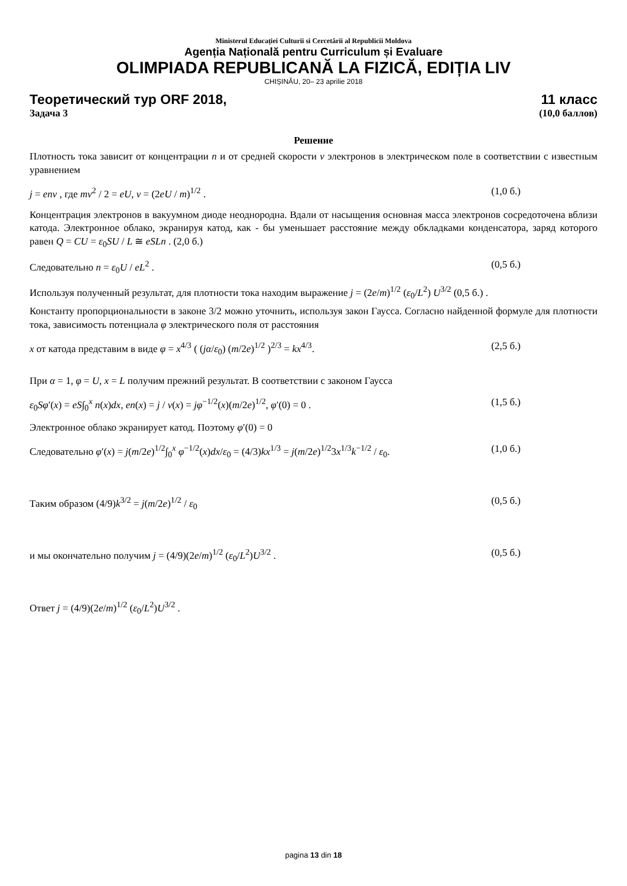Ministerul Educației Culturii si Cercetării al Republicii Moldova
Agenția Națională pentru Curriculum și Evaluare
OLIMPIADA REPUBLICANĂ LA FIZICĂ, EDIȚIA LIV
CHIȘINĂU, 20– 23 aprilie 2018
Теоретический тур ORF 2018, 11 класс
Задача 3 (10,0 баллов)
Решение
Плотность тока зависит от концентрации n и от средней скорости v электронов в электрическом поле в соответствии с известным уравнением
j = env , где mv<sup>2</sup> / 2 = eU, v = (2eU / m)<sup>1/2</sup> . (1,0 б.)
Концентрация электронов в вакуумном диоде неоднородна. Вдали от насыщения основная масса электронов сосредоточена вблизи катода. Электронное облако, экранируя катод, как - бы уменьшает расстояние между обкладками конденсатора, заряд которого равен Q = CU = ε<sub>0</sub>SU / L ≅ eSLn . (2,0 б.)
Следовательно n = ε<sub>0</sub>U / eL<sup>2</sup> . (0,5 б.)
Используя полученный результат, для плотности тока находим выражение j = (2e/m)<sup>1/2</sup> (ε<sub>0</sub>/L<sup>2</sup>) U<sup>3/2</sup> (0,5 б.) .
Константу пропорциональности в законе 3/2 можно уточнить, используя закон Гаусса. Согласно найденной формуле для плотности тока, зависимость потенциала φ электрического поля от расстояния
x от катода представим в виде φ = x<sup>4/3</sup> ( (jα/ε<sub>0</sub>) (m/2e)<sup>1/2</sup> )<sup>2/3</sup> = kx<sup>4/3</sup>. (2,5 б.)
При α = 1, φ = U, x = L получим прежний результат. В соответствии с законом Гаусса
ε<sub>0</sub>Sφ′(x) = eS∫<sub>0</sub><sup>x</sup> n(x)dx, en(x) = j / v(x) = jφ<sup>−1/2</sup>(x)(m/2e)<sup>1/2</sup>, φ′(0) = 0 . (1,5 б.)
Электронное облако экранирует катод. Поэтому φ′(0) = 0
Следовательно φ′(x) = j(m/2e)<sup>1/2</sup>∫<sub>0</sub><sup>x</sup> φ<sup>−1/2</sup>(x)dx/ε<sub>0</sub> = (4/3)kx<sup>1/3</sup> = j(m/2e)<sup>1/2</sup>3x<sup>1/3</sup>k<sup>−1/2</sup> / ε<sub>0</sub>. (1,0 б.)
Таким образом (4/9)k<sup>3/2</sup> = j(m/2e)<sup>1/2</sup> / ε<sub>0</sub> (0,5 б.)
и мы окончательно получим j = (4/9)(2e/m)<sup>1/2</sup> (ε<sub>0</sub>/L<sup>2</sup>)U<sup>3/2</sup> . (0,5 б.)
Ответ j = (4/9)(2e/m)<sup>1/2</sup> (ε<sub>0</sub>/L<sup>2</sup>)U<sup>3/2</sup> .
pagina 13 din 18